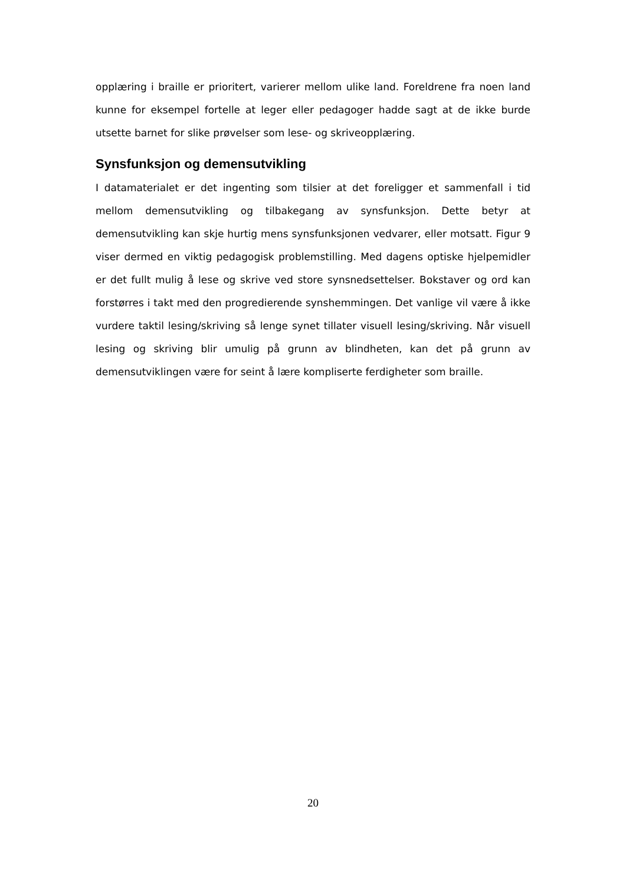opplæring i braille er prioritert, varierer mellom ulike land. Foreldrene fra noen land kunne for eksempel fortelle at leger eller pedagoger hadde sagt at de ikke burde utsette barnet for slike prøvelser som lese- og skriveopplæring.
Synsfunksjon og demensutvikling
I datamaterialet er det ingenting som tilsier at det foreligger et sammenfall i tid mellom demensutvikling og tilbakegang av synsfunksjon. Dette betyr at demensutvikling kan skje hurtig mens synsfunksjonen vedvarer, eller motsatt. Figur 9 viser dermed en viktig pedagogisk problemstilling. Med dagens optiske hjelpemidler er det fullt mulig å lese og skrive ved store synsnedsettelser. Bokstaver og ord kan forstørres i takt med den progredierende synshemmingen. Det vanlige vil være å ikke vurdere taktil lesing/skriving så lenge synet tillater visuell lesing/skriving. Når visuell lesing og skriving blir umulig på grunn av blindheten, kan det på grunn av demensutviklingen være for seint å lære kompliserte ferdigheter som braille.
20